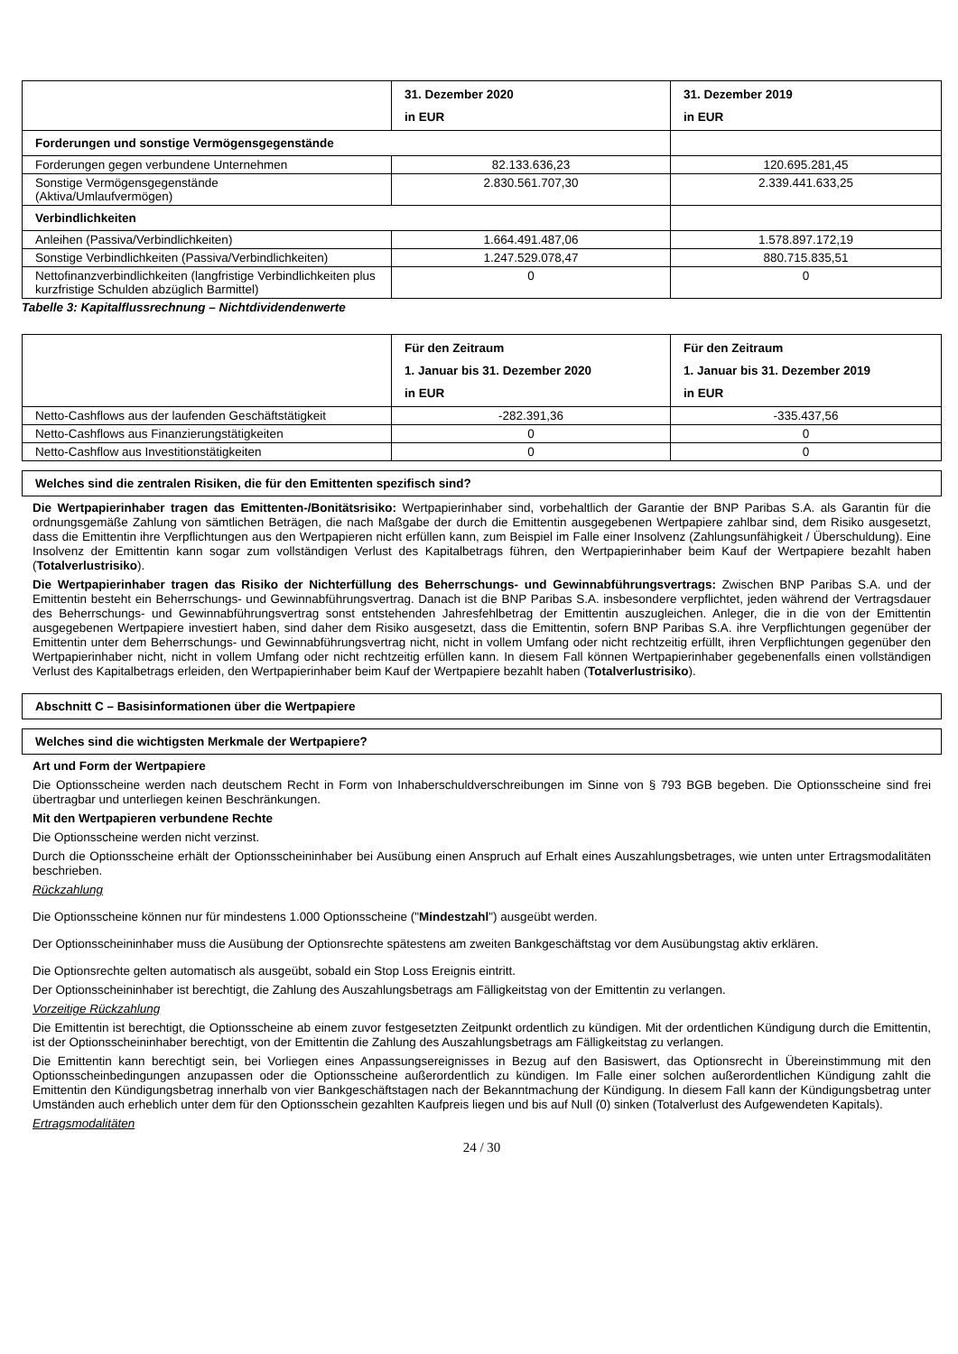| | 31. Dezember 2020 in EUR | 31. Dezember 2019 in EUR |
| --- | --- | --- |
| Forderungen und sonstige Vermögensgegenstände | | |
| Forderungen gegen verbundene Unternehmen | 82.133.636,23 | 120.695.281,45 |
| Sonstige Vermögensgegenstände (Aktiva/Umlaufvermögen) | 2.830.561.707,30 | 2.339.441.633,25 |
| Verbindlichkeiten | | |
| Anleihen (Passiva/Verbindlichkeiten) | 1.664.491.487,06 | 1.578.897.172,19 |
| Sonstige Verbindlichkeiten (Passiva/Verbindlichkeiten) | 1.247.529.078,47 | 880.715.835,51 |
| Nettofinanzverbindlichkeiten (langfristige Verbindlichkeiten plus kurzfristige Schulden abzüglich Barmittel) | 0 | 0 |
Tabelle 3: Kapitalflussrechnung – Nichtdividendenwerte
| | Für den Zeitraum 1. Januar bis 31. Dezember 2020 in EUR | Für den Zeitraum 1. Januar bis 31. Dezember 2019 in EUR |
| --- | --- | --- |
| Netto-Cashflows aus der laufenden Geschäftstätigkeit | -282.391,36 | -335.437,56 |
| Netto-Cashflows aus Finanzierungstätigkeiten | 0 | 0 |
| Netto-Cashflow aus Investitionstätigkeiten | 0 | 0 |
Welches sind die zentralen Risiken, die für den Emittenten spezifisch sind?
Die Wertpapierinhaber tragen das Emittenten-/Bonitätsrisiko: Wertpapierinhaber sind, vorbehaltlich der Garantie der BNP Paribas S.A. als Garantin für die ordnungsgemäße Zahlung von sämtlichen Beträgen, die nach Maßgabe der durch die Emittentin ausgegebenen Wertpapiere zahlbar sind, dem Risiko ausgesetzt, dass die Emittentin ihre Verpflichtungen aus den Wertpapieren nicht erfüllen kann, zum Beispiel im Falle einer Insolvenz (Zahlungsunfähigkeit / Überschuldung). Eine Insolvenz der Emittentin kann sogar zum vollständigen Verlust des Kapitalbetrags führen, den Wertpapierinhaber beim Kauf der Wertpapiere bezahlt haben (Totalverlustrisiko).
Die Wertpapierinhaber tragen das Risiko der Nichterfüllung des Beherrschungs- und Gewinnabführungsvertrags: Zwischen BNP Paribas S.A. und der Emittentin besteht ein Beherrschungs- und Gewinnabführungsvertrag. Danach ist die BNP Paribas S.A. insbesondere verpflichtet, jeden während der Vertragsdauer des Beherrschungs- und Gewinnabführungsvertrag sonst entstehenden Jahresfehlbetrag der Emittentin auszugleichen. Anleger, die in die von der Emittentin ausgegebenen Wertpapiere investiert haben, sind daher dem Risiko ausgesetzt, dass die Emittentin, sofern BNP Paribas S.A. ihre Verpflichtungen gegenüber der Emittentin unter dem Beherrschungs- und Gewinnabführungsvertrag nicht, nicht in vollem Umfang oder nicht rechtzeitig erfüllt, ihren Verpflichtungen gegenüber den Wertpapierinhaber nicht, nicht in vollem Umfang oder nicht rechtzeitig erfüllen kann. In diesem Fall können Wertpapierinhaber gegebenenfalls einen vollständigen Verlust des Kapitalbetrags erleiden, den Wertpapierinhaber beim Kauf der Wertpapiere bezahlt haben (Totalverlustrisiko).
Abschnitt C – Basisinformationen über die Wertpapiere
Welches sind die wichtigsten Merkmale der Wertpapiere?
Art und Form der Wertpapiere
Die Optionsscheine werden nach deutschem Recht in Form von Inhaberschuldverschreibungen im Sinne von § 793 BGB begeben. Die Optionsscheine sind frei übertragbar und unterliegen keinen Beschränkungen.
Mit den Wertpapieren verbundene Rechte
Die Optionsscheine werden nicht verzinst.
Durch die Optionsscheine erhält der Optionsscheininhaber bei Ausübung einen Anspruch auf Erhalt eines Auszahlungsbetrages, wie unten unter Ertragsmodalitäten beschrieben.
Rückzahlung
Die Optionsscheine können nur für mindestens 1.000 Optionsscheine ("Mindestzahl") ausgeübt werden.
Der Optionsscheininhaber muss die Ausübung der Optionsrechte spätestens am zweiten Bankgeschäftstag vor dem Ausübungstag aktiv erklären.
Die Optionsrechte gelten automatisch als ausgeübt, sobald ein Stop Loss Ereignis eintritt.
Der Optionsscheininhaber ist berechtigt, die Zahlung des Auszahlungsbetrags am Fälligkeitstag von der Emittentin zu verlangen.
Vorzeitige Rückzahlung
Die Emittentin ist berechtigt, die Optionsscheine ab einem zuvor festgesetzten Zeitpunkt ordentlich zu kündigen. Mit der ordentlichen Kündigung durch die Emittentin, ist der Optionsscheininhaber berechtigt, von der Emittentin die Zahlung des Auszahlungsbetrags am Fälligkeitstag zu verlangen.
Die Emittentin kann berechtigt sein, bei Vorliegen eines Anpassungsereignisses in Bezug auf den Basiswert, das Optionsrecht in Übereinstimmung mit den Optionsscheinbedingungen anzupassen oder die Optionsscheine außerordentlich zu kündigen. Im Falle einer solchen außerordentlichen Kündigung zahlt die Emittentin den Kündigungsbetrag innerhalb von vier Bankgeschäftstagen nach der Bekanntmachung der Kündigung. In diesem Fall kann der Kündigungsbetrag unter Umständen auch erheblich unter dem für den Optionsschein gezahlten Kaufpreis liegen und bis auf Null (0) sinken (Totalverlust des Aufgewendeten Kapitals).
Ertragsmodalitäten
24 / 30